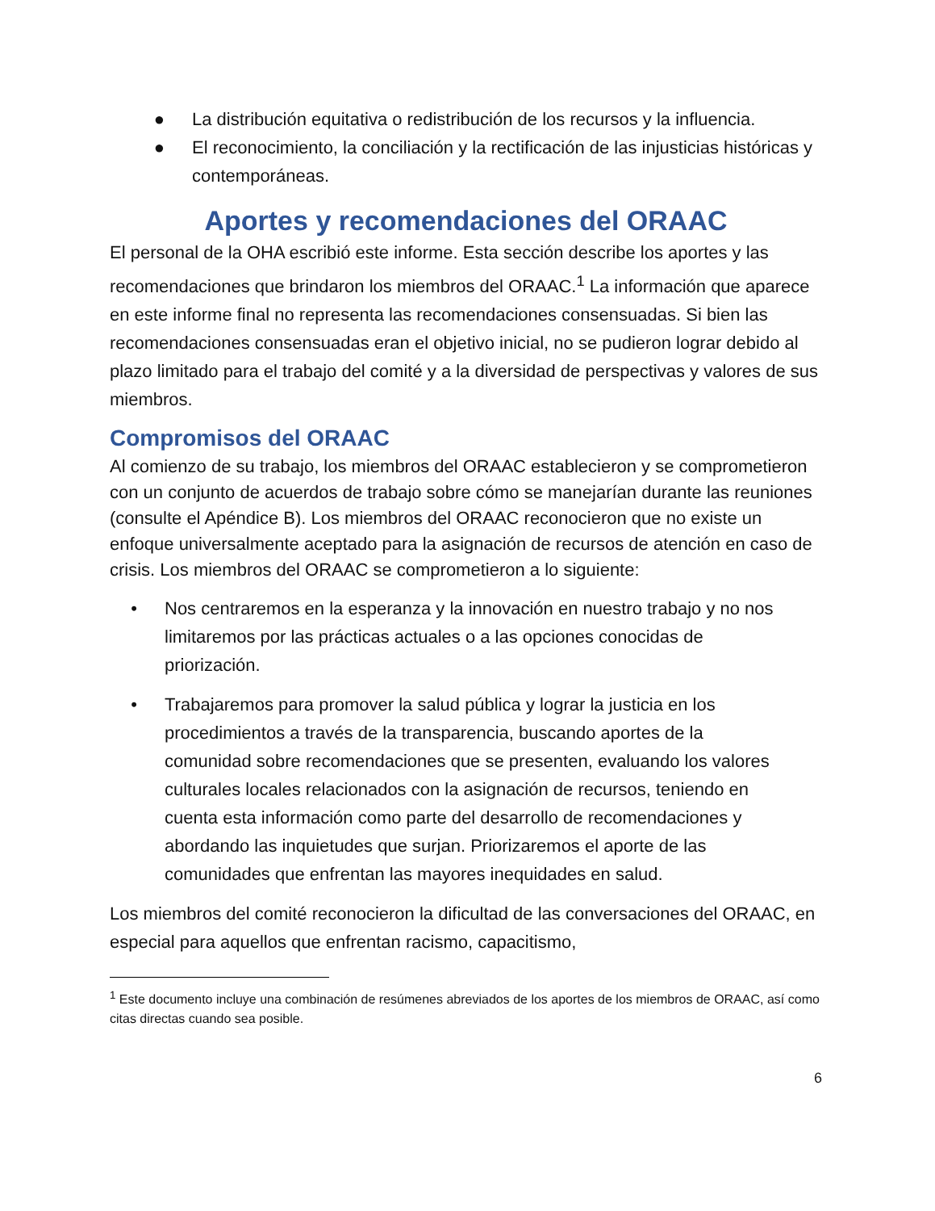● La distribución equitativa o redistribución de los recursos y la influencia.
● El reconocimiento, la conciliación y la rectificación de las injusticias históricas y contemporáneas.
Aportes y recomendaciones del ORAAC
El personal de la OHA escribió este informe. Esta sección describe los aportes y las recomendaciones que brindaron los miembros del ORAAC.<sup>1</sup> La información que aparece en este informe final no representa las recomendaciones consensuadas. Si bien las recomendaciones consensuadas eran el objetivo inicial, no se pudieron lograr debido al plazo limitado para el trabajo del comité y a la diversidad de perspectivas y valores de sus miembros.
Compromisos del ORAAC
Al comienzo de su trabajo, los miembros del ORAAC establecieron y se comprometieron con un conjunto de acuerdos de trabajo sobre cómo se manejarían durante las reuniones (consulte el Apéndice B). Los miembros del ORAAC reconocieron que no existe un enfoque universalmente aceptado para la asignación de recursos de atención en caso de crisis. Los miembros del ORAAC se comprometieron a lo siguiente:
• Nos centraremos en la esperanza y la innovación en nuestro trabajo y no nos limitaremos por las prácticas actuales o a las opciones conocidas de priorización.
• Trabajaremos para promover la salud pública y lograr la justicia en los procedimientos a través de la transparencia, buscando aportes de la comunidad sobre recomendaciones que se presenten, evaluando los valores culturales locales relacionados con la asignación de recursos, teniendo en cuenta esta información como parte del desarrollo de recomendaciones y abordando las inquietudes que surjan. Priorizaremos el aporte de las comunidades que enfrentan las mayores inequidades en salud.
Los miembros del comité reconocieron la dificultad de las conversaciones del ORAAC, en especial para aquellos que enfrentan racismo, capacitismo,
<sup>1</sup> Este documento incluye una combinación de resúmenes abreviados de los aportes de los miembros de ORAAC, así como citas directas cuando sea posible.
6